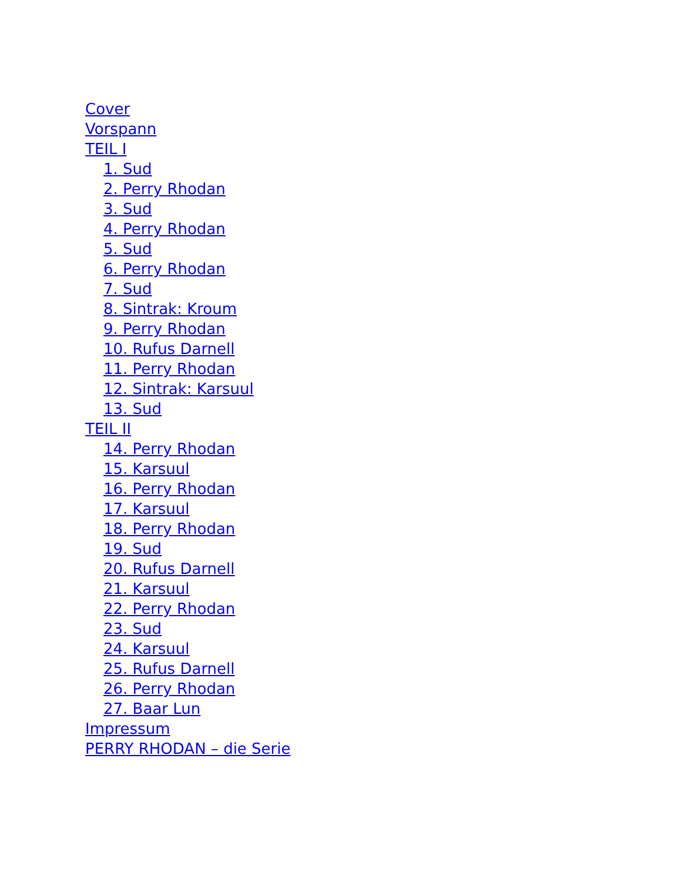Cover
Vorspann
TEIL I
1. Sud
2. Perry Rhodan
3. Sud
4. Perry Rhodan
5. Sud
6. Perry Rhodan
7. Sud
8. Sintrak: Kroum
9. Perry Rhodan
10. Rufus Darnell
11. Perry Rhodan
12. Sintrak: Karsuul
13. Sud
TEIL II
14. Perry Rhodan
15. Karsuul
16. Perry Rhodan
17. Karsuul
18. Perry Rhodan
19. Sud
20. Rufus Darnell
21. Karsuul
22. Perry Rhodan
23. Sud
24. Karsuul
25. Rufus Darnell
26. Perry Rhodan
27. Baar Lun
Impressum
PERRY RHODAN – die Serie